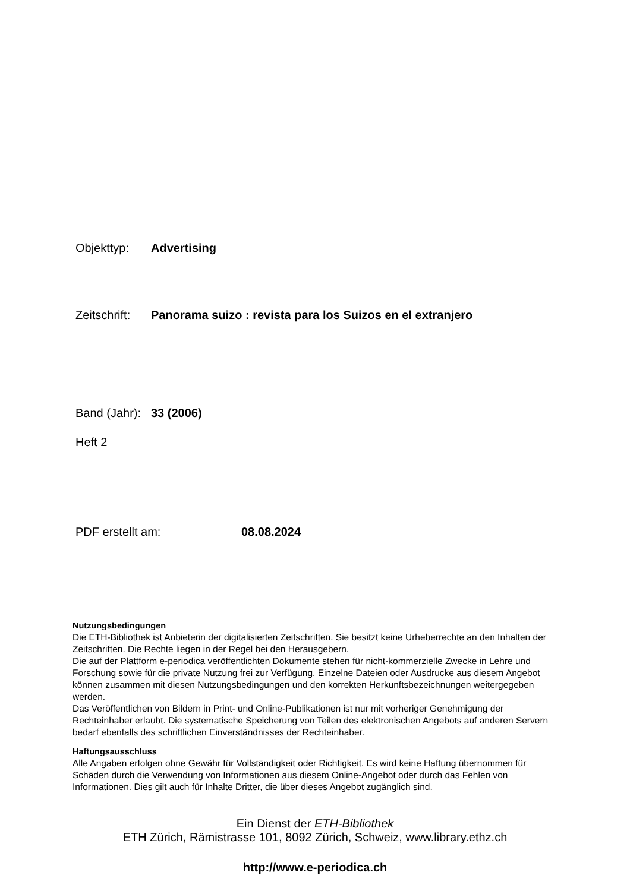Objekttyp: Advertising
Zeitschrift: Panorama suizo : revista para los Suizos en el extranjero
Band (Jahr): 33 (2006)
Heft 2
PDF erstellt am: 08.08.2024
Nutzungsbedingungen
Die ETH-Bibliothek ist Anbieterin der digitalisierten Zeitschriften. Sie besitzt keine Urheberrechte an den Inhalten der Zeitschriften. Die Rechte liegen in der Regel bei den Herausgebern.
Die auf der Plattform e-periodica veröffentlichten Dokumente stehen für nicht-kommerzielle Zwecke in Lehre und Forschung sowie für die private Nutzung frei zur Verfügung. Einzelne Dateien oder Ausdrucke aus diesem Angebot können zusammen mit diesen Nutzungsbedingungen und den korrekten Herkunftsbezeichnungen weitergegeben werden.
Das Veröffentlichen von Bildern in Print- und Online-Publikationen ist nur mit vorheriger Genehmigung der Rechteinhaber erlaubt. Die systematische Speicherung von Teilen des elektronischen Angebots auf anderen Servern bedarf ebenfalls des schriftlichen Einverständnisses der Rechteinhaber.
Haftungsausschluss
Alle Angaben erfolgen ohne Gewähr für Vollständigkeit oder Richtigkeit. Es wird keine Haftung übernommen für Schäden durch die Verwendung von Informationen aus diesem Online-Angebot oder durch das Fehlen von Informationen. Dies gilt auch für Inhalte Dritter, die über dieses Angebot zugänglich sind.
Ein Dienst der ETH-Bibliothek
ETH Zürich, Rämistrasse 101, 8092 Zürich, Schweiz, www.library.ethz.ch
http://www.e-periodica.ch